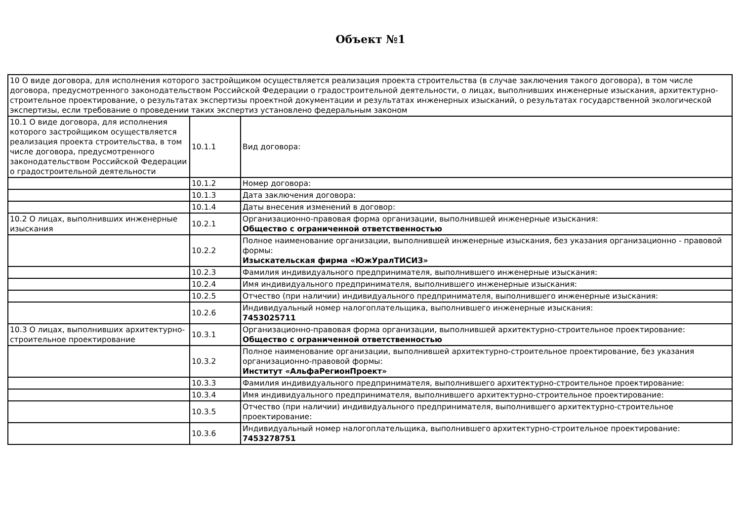Объект №1
| 10 О виде договора, для исполнения которого застройщиком осуществляется реализация проекта строительства (в случае заключения такого договора), в том числе договора, предусмотренного законодательством Российской Федерации о градостроительной деятельности, о лицах, выполнивших инженерные изыскания, архитектурно-строительное проектирование, о результатах экспертизы проектной документации и результатах инженерных изысканий, о результатах государственной экологической экспертизы, если требование о проведении таких экспертиз установлено федеральным законом | | |
| 10.1 О виде договора, для исполнения которого застройщиком осуществляется реализация проекта строительства, в том числе договора, предусмотренного законодательством Российской Федерации о градостроительной деятельности | 10.1.1 | Вид договора: |
| | 10.1.2 | Номер договора: |
| | 10.1.3 | Дата заключения договора: |
| | 10.1.4 | Даты внесения изменений в договор: |
| 10.2 О лицах, выполнивших инженерные изыскания | 10.2.1 | Организационно-правовая форма организации, выполнившей инженерные изыскания: Общество с ограниченной ответственностью |
| | 10.2.2 | Полное наименование организации, выполнившей инженерные изыскания, без указания организационно - правовой формы: Изыскательская фирма «ЮжУралТИСИЗ» |
| | 10.2.3 | Фамилия индивидуального предпринимателя, выполнившего инженерные изыскания: |
| | 10.2.4 | Имя индивидуального предпринимателя, выполнившего инженерные изыскания: |
| | 10.2.5 | Отчество (при наличии) индивидуального предпринимателя, выполнившего инженерные изыскания: |
| | 10.2.6 | Индивидуальный номер налогоплательщика, выполнившего инженерные изыскания: 7453025711 |
| 10.3 О лицах, выполнивших архитектурно-строительное проектирование | 10.3.1 | Организационно-правовая форма организации, выполнившей архитектурно-строительное проектирование: Общество с ограниченной ответственностью |
| | 10.3.2 | Полное наименование организации, выполнившей архитектурно-строительное проектирование, без указания организационно-правовой формы: Институт «АльфаРегионПроект» |
| | 10.3.3 | Фамилия индивидуального предпринимателя, выполнившего архитектурно-строительное проектирование: |
| | 10.3.4 | Имя индивидуального предпринимателя, выполнившего архитектурно-строительное проектирование: |
| | 10.3.5 | Отчество (при наличии) индивидуального предпринимателя, выполнившего архитектурно-строительное проектирование: |
| | 10.3.6 | Индивидуальный номер налогоплательщика, выполнившего архитектурно-строительное проектирование: 7453278751 |